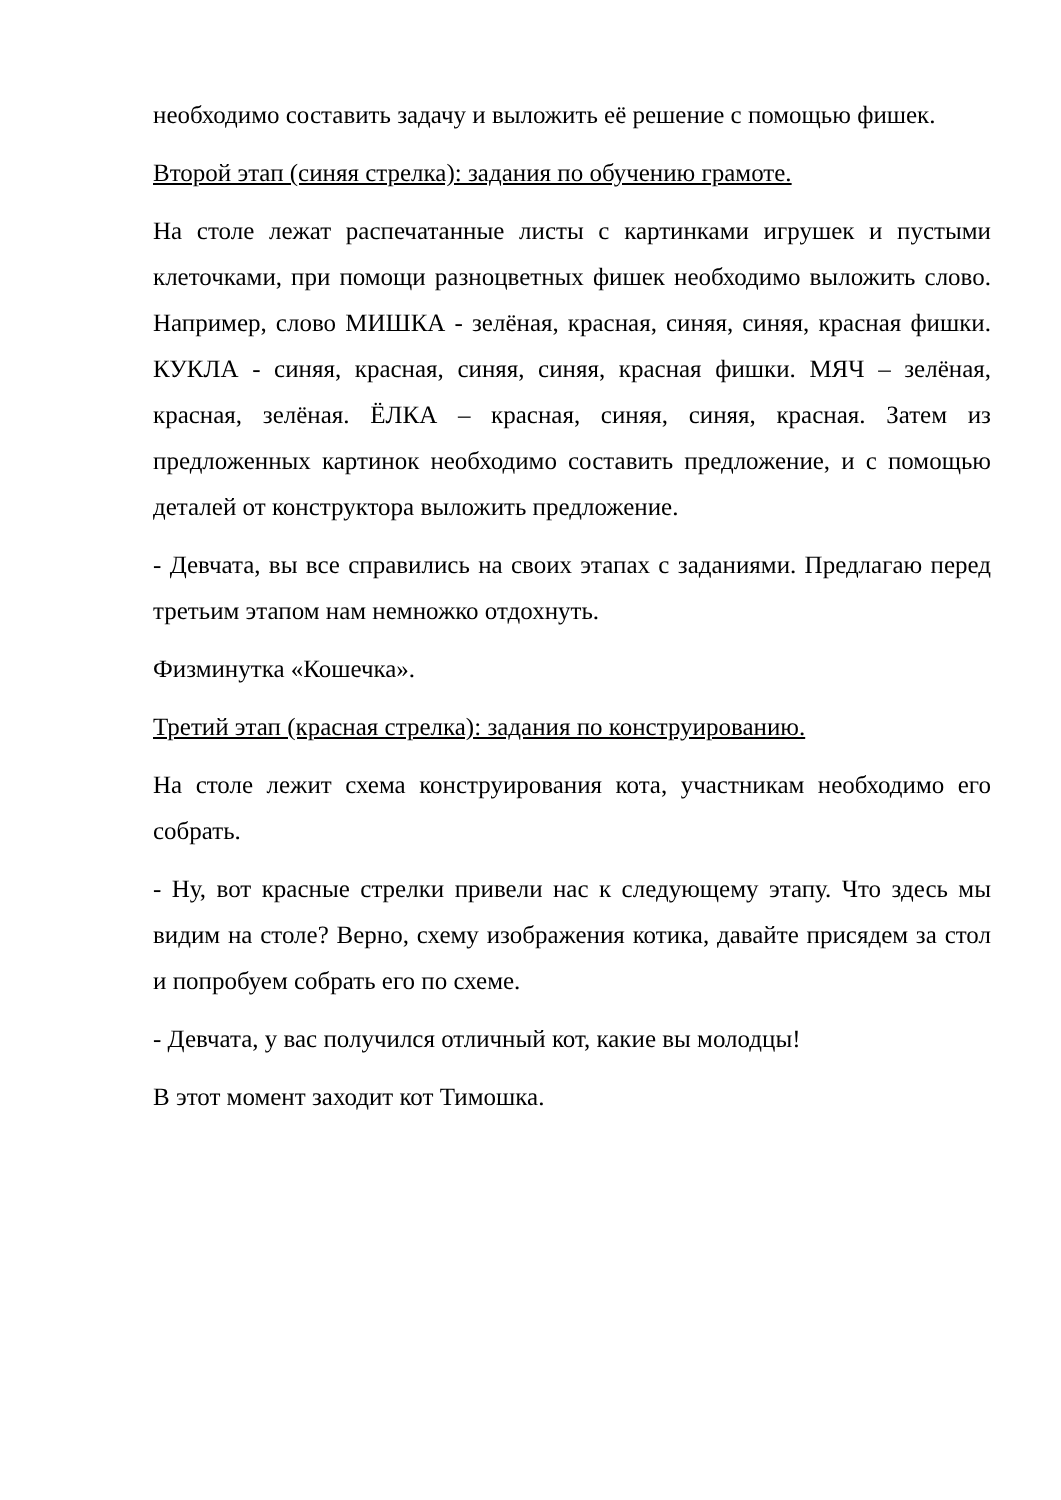необходимо составить задачу и выложить её решение с помощью фишек.
Второй этап (синяя стрелка): задания по обучению грамоте.
На столе лежат распечатанные листы с картинками игрушек и пустыми клеточками, при помощи разноцветных фишек необходимо выложить слово. Например, слово МИШКА - зелёная, красная, синяя, синяя, красная фишки. КУКЛА - синяя, красная, синяя, синяя, красная фишки. МЯЧ – зелёная, красная, зелёная. ЁЛКА – красная, синяя, синяя, красная. Затем из предложенных картинок необходимо составить предложение, и с помощью деталей от конструктора выложить предложение.
- Девчата, вы все справились на своих этапах с заданиями. Предлагаю перед третьим этапом нам немножко отдохнуть.
Физминутка «Кошечка».
Третий этап (красная стрелка): задания по конструированию.
На столе лежит схема конструирования кота, участникам необходимо его собрать.
- Ну, вот красные стрелки привели нас к следующему этапу. Что здесь мы видим на столе? Верно, схему изображения котика, давайте присядем за стол и попробуем собрать его по схеме.
- Девчата, у вас получился отличный кот, какие вы молодцы!
В этот момент заходит кот Тимошка.